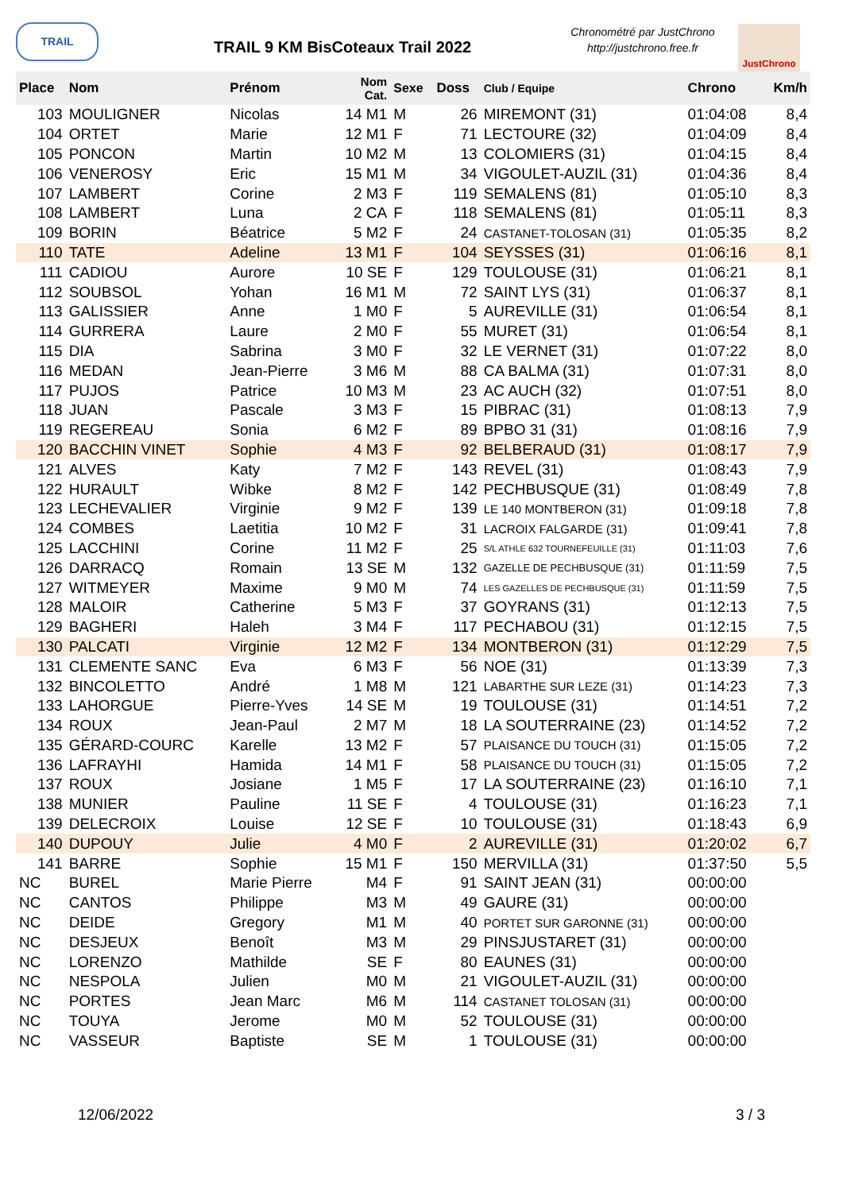TRAIL
TRAIL 9 KM BisCoteaux Trail 2022
Chronométré par JustChrono
http://justchrono.free.fr
JustChrono
| Place | Nom | Prénom | Nom Cat. | Sexe | Doss | Club / Equipe | Chrono | Km/h |
| --- | --- | --- | --- | --- | --- | --- | --- | --- |
| 103 | MOULIGNER | Nicolas | 14 M1 | M | 26 | MIREMONT (31) | 01:04:08 | 8,4 |
| 104 | ORTET | Marie | 12 M1 | F | 71 | LECTOURE (32) | 01:04:09 | 8,4 |
| 105 | PONCON | Martin | 10 M2 | M | 13 | COLOMIERS (31) | 01:04:15 | 8,4 |
| 106 | VENEROSY | Eric | 15 M1 | M | 34 | VIGOULET-AUZIL (31) | 01:04:36 | 8,4 |
| 107 | LAMBERT | Corine | 2 M3 | F | 119 | SEMALENS (81) | 01:05:10 | 8,3 |
| 108 | LAMBERT | Luna | 2 CA | F | 118 | SEMALENS (81) | 01:05:11 | 8,3 |
| 109 | BORIN | Béatrice | 5 M2 | F | 24 | CASTANET-TOLOSAN (31) | 01:05:35 | 8,2 |
| 110 | TATE | Adeline | 13 M1 | F | 104 | SEYSSES (31) | 01:06:16 | 8,1 |
| 111 | CADIOU | Aurore | 10 SE | F | 129 | TOULOUSE (31) | 01:06:21 | 8,1 |
| 112 | SOUBSOL | Yohan | 16 M1 | M | 72 | SAINT LYS (31) | 01:06:37 | 8,1 |
| 113 | GALISSIER | Anne | 1 M0 | F | 5 | AUREVILLE (31) | 01:06:54 | 8,1 |
| 114 | GURRERA | Laure | 2 M0 | F | 55 | MURET (31) | 01:06:54 | 8,1 |
| 115 | DIA | Sabrina | 3 M0 | F | 32 | LE VERNET (31) | 01:07:22 | 8,0 |
| 116 | MEDAN | Jean-Pierre | 3 M6 | M | 88 | CA BALMA (31) | 01:07:31 | 8,0 |
| 117 | PUJOS | Patrice | 10 M3 | M | 23 | AC AUCH (32) | 01:07:51 | 8,0 |
| 118 | JUAN | Pascale | 3 M3 | F | 15 | PIBRAC (31) | 01:08:13 | 7,9 |
| 119 | REGEREAU | Sonia | 6 M2 | F | 89 | BPBO 31 (31) | 01:08:16 | 7,9 |
| 120 | BACCHIN VINET | Sophie | 4 M3 | F | 92 | BELBERAUD (31) | 01:08:17 | 7,9 |
| 121 | ALVES | Katy | 7 M2 | F | 143 | REVEL (31) | 01:08:43 | 7,9 |
| 122 | HURAULT | Wibke | 8 M2 | F | 142 | PECHBUSQUE (31) | 01:08:49 | 7,8 |
| 123 | LECHEVALIER | Virginie | 9 M2 | F | 139 | LE 140 MONTBERON (31) | 01:09:18 | 7,8 |
| 124 | COMBES | Laetitia | 10 M2 | F | 31 | LACROIX FALGARDE (31) | 01:09:41 | 7,8 |
| 125 | LACCHINI | Corine | 11 M2 | F | 25 | S/L ATHLE 632 TOURNEFEUILLE (31) | 01:11:03 | 7,6 |
| 126 | DARRACQ | Romain | 13 SE | M | 132 | GAZELLE DE PECHBUSQUE (31) | 01:11:59 | 7,5 |
| 127 | WITMEYER | Maxime | 9 M0 | M | 74 | LES GAZELLES DE PECHBUSQUE (31) | 01:11:59 | 7,5 |
| 128 | MALOIR | Catherine | 5 M3 | F | 37 | GOYRANS (31) | 01:12:13 | 7,5 |
| 129 | BAGHERI | Haleh | 3 M4 | F | 117 | PECHABOU (31) | 01:12:15 | 7,5 |
| 130 | PALCATI | Virginie | 12 M2 | F | 134 | MONTBERON (31) | 01:12:29 | 7,5 |
| 131 | CLEMENTE SANC | Eva | 6 M3 | F | 56 | NOE (31) | 01:13:39 | 7,3 |
| 132 | BINCOLETTO | André | 1 M8 | M | 121 | LABARTHE SUR LEZE (31) | 01:14:23 | 7,3 |
| 133 | LAHORGUE | Pierre-Yves | 14 SE | M | 19 | TOULOUSE (31) | 01:14:51 | 7,2 |
| 134 | ROUX | Jean-Paul | 2 M7 | M | 18 | LA SOUTERRAINE (23) | 01:14:52 | 7,2 |
| 135 | GÉRARD-COURC | Karelle | 13 M2 | F | 57 | PLAISANCE DU TOUCH (31) | 01:15:05 | 7,2 |
| 136 | LAFRAYHI | Hamida | 14 M1 | F | 58 | PLAISANCE DU TOUCH (31) | 01:15:05 | 7,2 |
| 137 | ROUX | Josiane | 1 M5 | F | 17 | LA SOUTERRAINE (23) | 01:16:10 | 7,1 |
| 138 | MUNIER | Pauline | 11 SE | F | 4 | TOULOUSE (31) | 01:16:23 | 7,1 |
| 139 | DELECROIX | Louise | 12 SE | F | 10 | TOULOUSE (31) | 01:18:43 | 6,9 |
| 140 | DUPOUY | Julie | 4 M0 | F | 2 | AUREVILLE (31) | 01:20:02 | 6,7 |
| 141 | BARRE | Sophie | 15 M1 | F | 150 | MERVILLA (31) | 01:37:50 | 5,5 |
| NC | BUREL | Marie Pierre | M4 | F | 91 | SAINT JEAN (31) | 00:00:00 | |
| NC | CANTOS | Philippe | M3 | M | 49 | GAURE (31) | 00:00:00 | |
| NC | DEIDE | Gregory | M1 | M | 40 | PORTET SUR GARONNE (31) | 00:00:00 | |
| NC | DESJEUX | Benoît | M3 | M | 29 | PINSJUSTARET (31) | 00:00:00 | |
| NC | LORENZO | Mathilde | SE | F | 80 | EAUNES (31) | 00:00:00 | |
| NC | NESPOLA | Julien | M0 | M | 21 | VIGOULET-AUZIL (31) | 00:00:00 | |
| NC | PORTES | Jean Marc | M6 | M | 114 | CASTANET TOLOSAN (31) | 00:00:00 | |
| NC | TOUYA | Jerome | M0 | M | 52 | TOULOUSE (31) | 00:00:00 | |
| NC | VASSEUR | Baptiste | SE | M | 1 | TOULOUSE (31) | 00:00:00 | |
12/06/2022 3 / 3